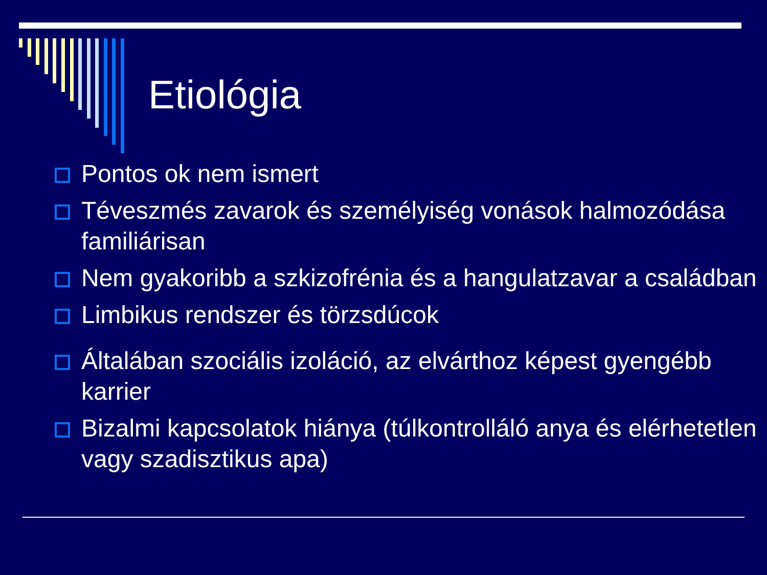Etiológia
Pontos ok nem ismert
Téveszmés zavarok és személyiség vonások halmozódása familiárisan
Nem gyakoribb a szkizofrénia és a hangulatzavar a családban
Limbikus rendszer és törzsdúcok
Általában szociális izoláció, az elvárthoz képest gyengébb karrier
Bizalmi kapcsolatok hiánya (túlkontrolláló anya és elérhetetlen vagy szadisztikus apa)